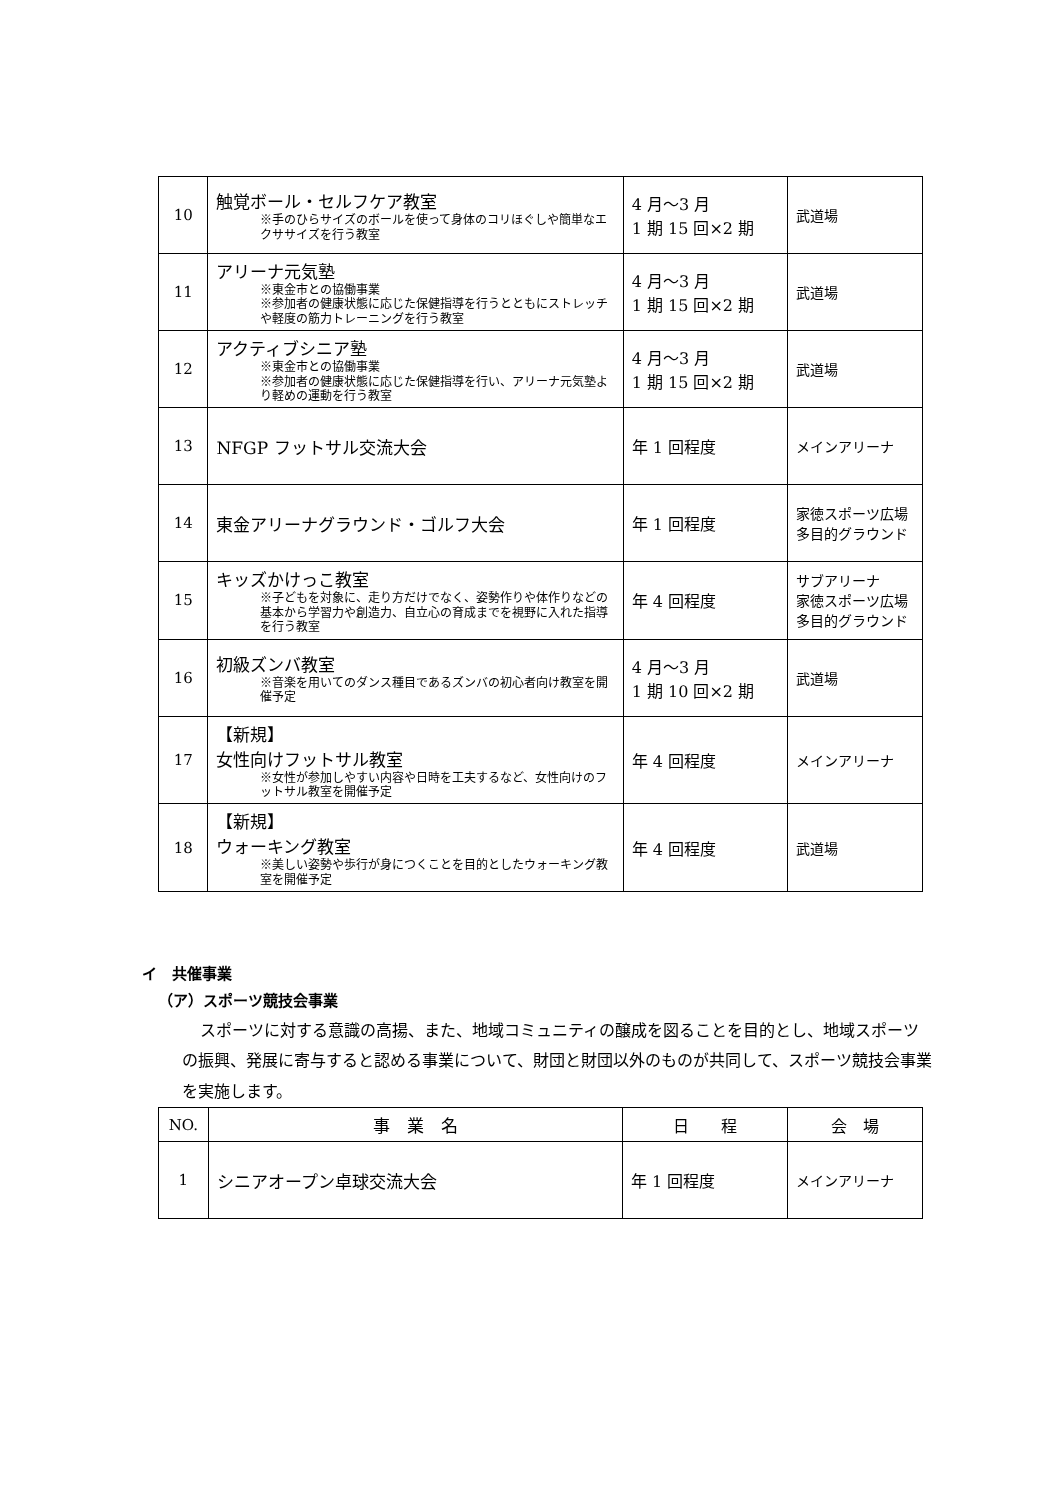| 10 | 触覚ボール・セルフケア教室 ※手のひらサイズのボールを使って身体のコリほぐしや簡単なエクササイズを行う教室 | 4 月～3 月 1 期 15 回×2 期 | 武道場 |
| 11 | アリーナ元気塾 ※東金市との協働事業 ※参加者の健康状態に応じた保健指導を行うとともにストレッチや軽度の筋力トレーニングを行う教室 | 4 月～3 月 1 期 15 回×2 期 | 武道場 |
| 12 | アクティブシニア塾 ※東金市との協働事業 ※参加者の健康状態に応じた保健指導を行い、アリーナ元気塾より軽めの運動を行う教室 | 4 月～3 月 1 期 15 回×2 期 | 武道場 |
| 13 | NFGP フットサル交流大会 | 年 1 回程度 | メインアリーナ |
| 14 | 東金アリーナグラウンド・ゴルフ大会 | 年 1 回程度 | 家徳スポーツ広場多目的グラウンド |
| 15 | キッズかけっこ教室 ※子どもを対象に、走り方だけでなく、姿勢作りや体作りなどの基本から学習力や創造力、自立心の育成までを視野に入れた指導を行う教室 | 年 4 回程度 | サブアリーナ 家徳スポーツ広場多目的グラウンド |
| 16 | 初級ズンバ教室 ※音楽を用いてのダンス種目であるズンバの初心者向け教室を開催予定 | 4 月～3 月 1 期 10 回×2 期 | 武道場 |
| 17 | 【新規】 女性向けフットサル教室 ※女性が参加しやすい内容や日時を工夫するなど、女性向けのフットサル教室を開催予定 | 年 4 回程度 | メインアリーナ |
| 18 | 【新規】 ウォーキング教室 ※美しい姿勢や歩行が身につくことを目的としたウォーキング教室を開催予定 | 年 4 回程度 | 武道場 |
イ　共催事業
（ア）スポーツ競技会事業
スポーツに対する意識の高揚、また、地域コミュニティの醸成を図ることを目的とし、地域スポーツの振興、発展に寄与すると認める事業について、財団と財団以外のものが共同して、スポーツ競技会事業を実施します。
| NO. | 事 業 名 | 日 程 | 会 場 |
| --- | --- | --- | --- |
| 1 | シニアオープン卓球交流大会 | 年 1 回程度 | メインアリーナ |